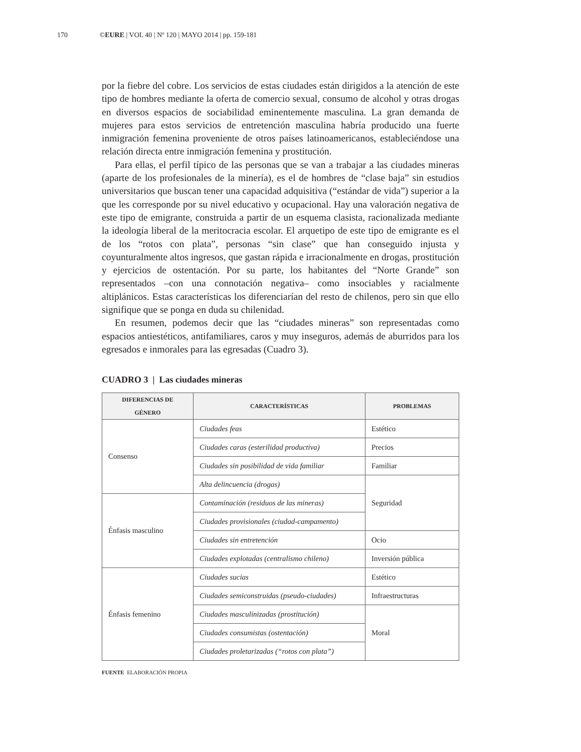170 ©EURE | VOL 40 | Nº 120 | MAYO 2014 | pp. 159-181
por la fiebre del cobre. Los servicios de estas ciudades están dirigidos a la atención de este tipo de hombres mediante la oferta de comercio sexual, consumo de alcohol y otras drogas en diversos espacios de sociabilidad eminentemente masculina. La gran demanda de mujeres para estos servicios de entretención masculina habría producido una fuerte inmigración femenina proveniente de otros países latinoamericanos, estableciéndose una relación directa entre inmigración femenina y prostitución.
Para ellas, el perfil típico de las personas que se van a trabajar a las ciudades mineras (aparte de los profesionales de la minería), es el de hombres de “clase baja” sin estudios universitarios que buscan tener una capacidad adquisitiva (“estándar de vida”) superior a la que les corresponde por su nivel educativo y ocupacional. Hay una valoración negativa de este tipo de emigrante, construida a partir de un esquema clasista, racionalizada mediante la ideología liberal de la meritocracia escolar. El arquetipo de este tipo de emigrante es el de los “rotos con plata”, personas “sin clase” que han conseguido injusta y coyunturalmente altos ingresos, que gastan rápida e irracionalmente en drogas, prostitución y ejercicios de ostentación. Por su parte, los habitantes del “Norte Grande” son representados –con una connotación negativa– como insociables y racialmente altiplánicos. Estas características los diferenciarían del resto de chilenos, pero sin que ello signifique que se ponga en duda su chilenidad.
En resumen, podemos decir que las “ciudades mineras” son representadas como espacios antiestéticos, antifamiliares, caros y muy inseguros, además de aburridos para los egresados e inmorales para las egresadas (Cuadro 3).
CUADRO 3 | Las ciudades mineras
| DIFERENCIAS DE GÉNERO | CARACTERÍSTICAS | PROBLEMAS |
| --- | --- | --- |
| Consenso | Ciudades feas | Estético |
| | Ciudades caras (esterilidad productiva) | Precios |
| | Ciudades sin posibilidad de vida familiar | Familiar |
| | Alta delincuencia (drogas) | Seguridad |
| Énfasis masculino | Contaminación (residuos de las mineras) | |
| | Ciudades provisionales (ciudad-campamento) | |
| | Ciudades sin entretención | Ocio |
| | Ciudades explotadas (centralismo chileno) | Inversión pública |
| Énfasis femenino | Ciudades sucias | Estético |
| | Ciudades semiconstruidas (pseudo-ciudades) | Infraestructuras |
| | Ciudades masculinizadas (prostitución) | Moral |
| | Ciudades consumistas (ostentación) | |
| | Ciudades proletarizadas (“rotos con plata”) | |
FUENTE ELABORACIÓN PROPIA